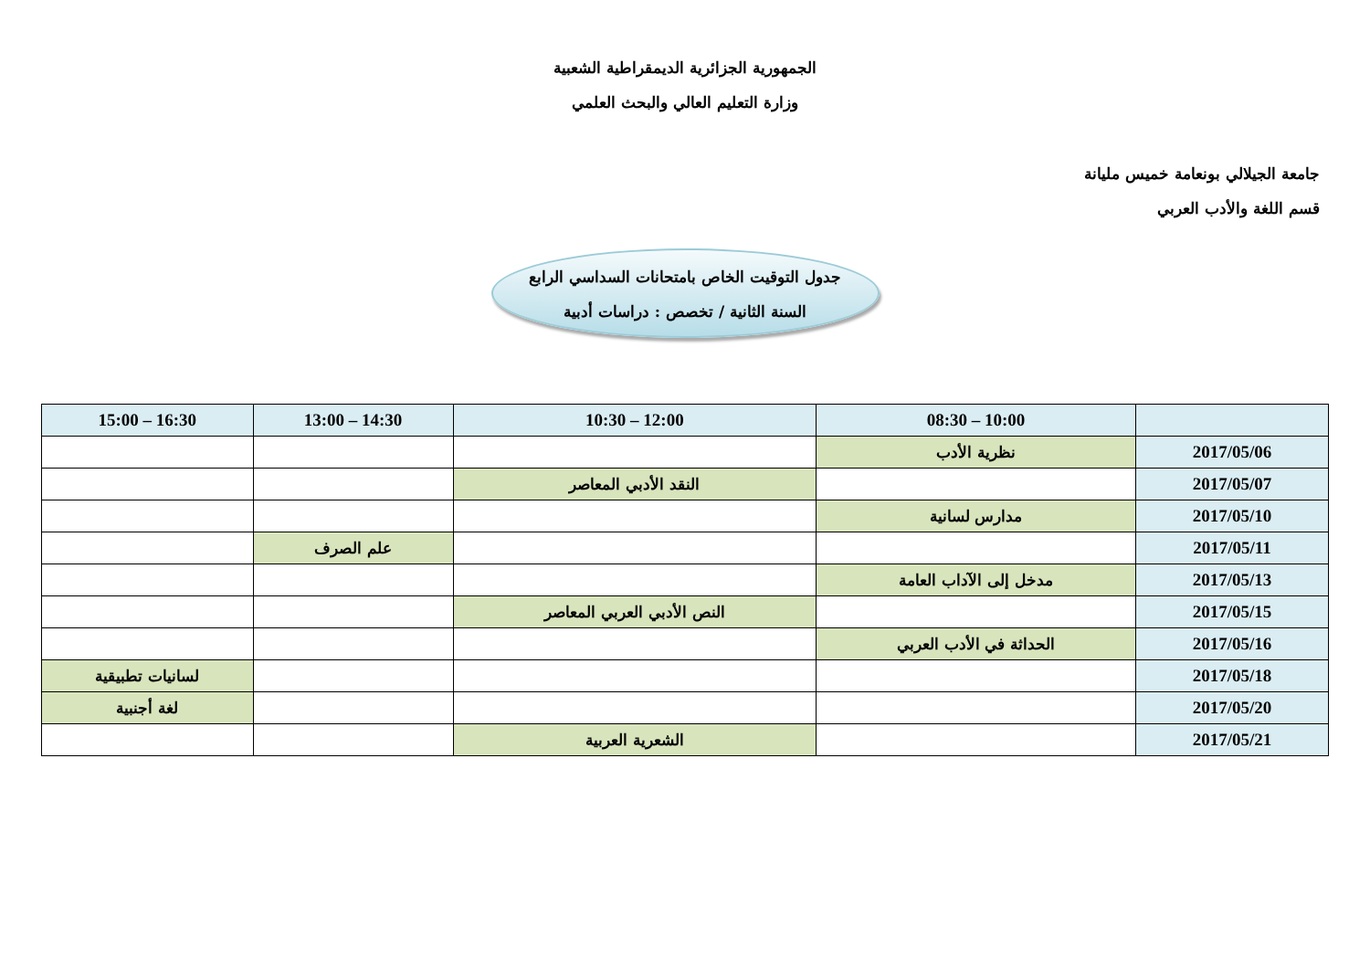الجمهورية الجزائرية الديمقراطية الشعبية
وزارة التعليم العالي والبحث العلمي
جامعة الجيلالي بونعامة خميس مليانة
قسم اللغة والأدب العربي
جدول التوقيت الخاص بامتحانات السداسي الرابع
السنة الثانية / تخصص : دراسات أدبية
| | 10:00 – 08:30 | 12:00 – 10:30 | 14:30 – 13:00 | 16:30 – 15:00 |
| --- | --- | --- | --- | --- |
| 2017/05/06 | نظرية الأدب | | | |
| 2017/05/07 | | النقد الأدبي المعاصر | | |
| 2017/05/10 | مدارس لسانية | | | |
| 2017/05/11 | | | علم الصرف | |
| 2017/05/13 | مدخل إلى الآداب العامة | | | |
| 2017/05/15 | | النص الأدبي العربي المعاصر | | |
| 2017/05/16 | الحداثة في الأدب العربي | | | |
| 2017/05/18 | | | | لسانيات تطبيقية |
| 2017/05/20 | | | | لغة أجنبية |
| 2017/05/21 | | الشعرية العربية | | |